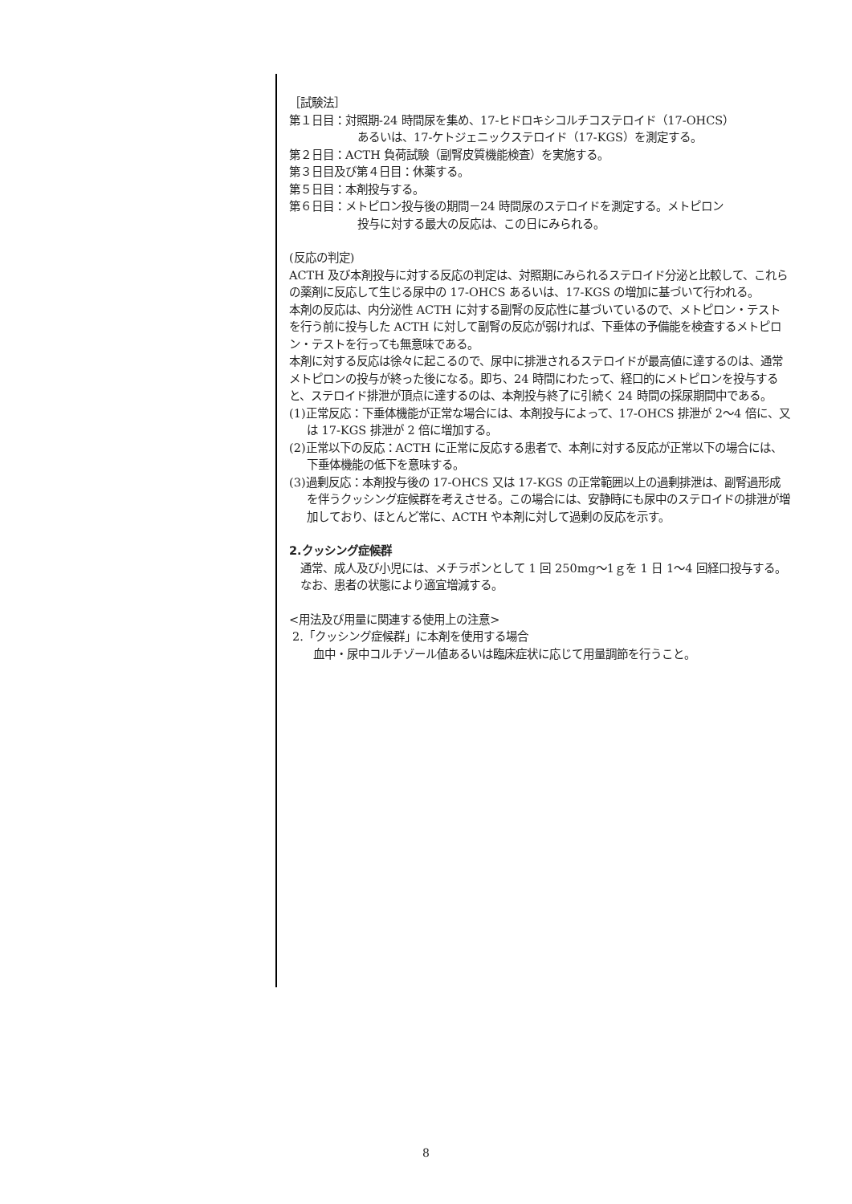［試験法］
第１日目：対照期-24 時間尿を集め、17-ヒドロキシコルチコステロイド（17-OHCS）
あるいは、17-ケトジェニックステロイド（17-KGS）を測定する。
第２日目：ACTH 負荷試験（副腎皮質機能検査）を実施する。
第３日目及び第４日目：休薬する。
第５日目：本剤投与する。
第６日目：メトピロン投与後の期間－24 時間尿のステロイドを測定する。メトピロン
投与に対する最大の反応は、この日にみられる。
(反応の判定)
ACTH 及び本剤投与に対する反応の判定は、対照期にみられるステロイド分泌と比較して、これらの薬剤に反応して生じる尿中の 17-OHCS あるいは、17-KGS の増加に基づいて行われる。
本剤の反応は、内分泌性 ACTH に対する副腎の反応性に基づいているので、メトピロン・テストを行う前に投与した ACTH に対して副腎の反応が弱ければ、下垂体の予備能を検査するメトピロン・テストを行っても無意味である。
本剤に対する反応は徐々に起こるので、尿中に排泄されるステロイドが最高値に達するのは、通常メトピロンの投与が終った後になる。即ち、24 時間にわたって、経口的にメトピロンを投与すると、ステロイド排泄が頂点に達するのは、本剤投与終了に引続く 24 時間の採尿期間中である。
(1)正常反応：下垂体機能が正常な場合には、本剤投与によって、17-OHCS 排泄が 2～4 倍に、又は 17-KGS 排泄が 2 倍に増加する。
(2)正常以下の反応：ACTH に正常に反応する患者で、本剤に対する反応が正常以下の場合には、下垂体機能の低下を意味する。
(3)過剰反応：本剤投与後の 17-OHCS 又は 17-KGS の正常範囲以上の過剰排泄は、副腎過形成を伴うクッシング症候群を考えさせる。この場合には、安静時にも尿中のステロイドの排泄が増加しており、ほとんど常に、ACTH や本剤に対して過剰の反応を示す。
2.クッシング症候群
通常、成人及び小児には、メチラポンとして 1 回 250mg～1ｇを 1 日 1～4 回経口投与する。なお、患者の状態により適宜増減する。
<用法及び用量に関連する使用上の注意>
2.「クッシング症候群」に本剤を使用する場合
血中・尿中コルチゾール値あるいは臨床症状に応じて用量調節を行うこと。
8